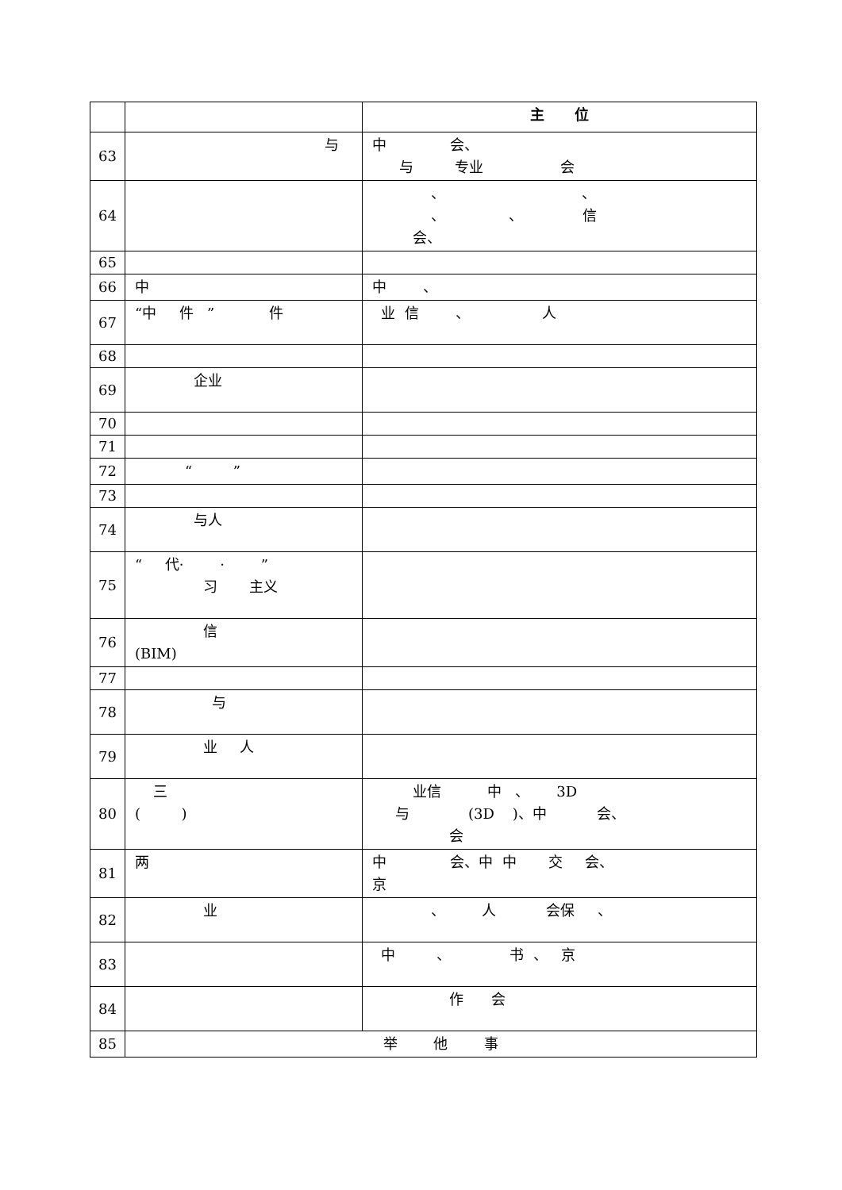| | | 主 位 |
| --- | --- | --- |
| 63 | 与 | 中 会、 与 专业 会 |
| 64 | | 、 、 、 、 信 会、 |
| 65 | | |
| 66 | 中 | 中 、 |
| 67 | “中 件 ” 件 | 业 信 、 人 |
| 68 | | |
| 69 | 企业 | |
| 70 | | |
| 71 | | |
| 72 | “ ” | |
| 73 | | |
| 74 | 与人 | |
| 75 | “ 代· · ” 习 主义 | |
| 76 | 信 (BIM) | |
| 77 | | |
| 78 | 与 | |
| 79 | 业 人 | |
| 80 | 三 ( ) | 业信 中 、 3D 与 (3D )、中 会、 会 |
| 81 | 两 | 中 会、中 中 交 会、 京 |
| 82 | 业 | 、 人 会保 、 |
| 83 | | 中 、 书 、 京 |
| 84 | | 作 会 |
| 85 | 举 他 事 | |